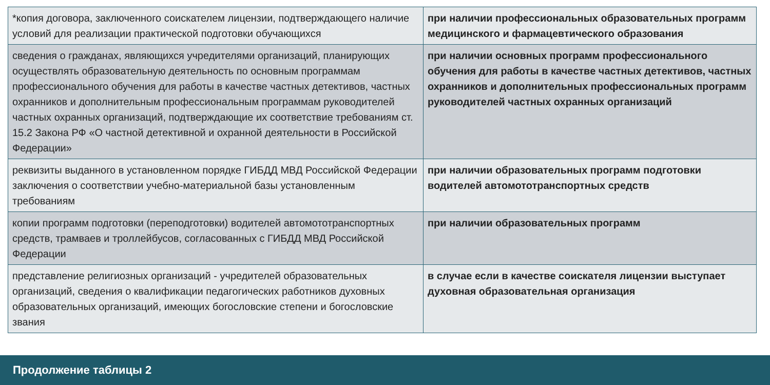| *копия договора, заключенного соискателем лицензии, подтверждающего наличие условий для реализации практической подготовки обучающихся | при наличии профессиональных образовательных программ медицинского и фармацевтического образования |
| сведения о гражданах, являющихся учредителями организаций, планирующих осуществлять образовательную деятельность по основным программам профессионального обучения для работы в качестве частных детективов, частных охранников и дополнительным профессиональным программам руководителей частных охранных организаций, подтверждающие их соответствие требованиям ст. 15.2 Закона РФ «О частной детективной и охранной деятельности в Российской Федерации» | при наличии основных программ профессионального обучения для работы в качестве частных детективов, частных охранников и дополнительных профессиональных программ руководителей частных охранных организаций |
| реквизиты выданного в установленном порядке ГИБДД МВД Российской Федерации заключения о соответствии учебно-материальной базы установленным требованиям | при наличии образовательных программ подготовки водителей автомототранспортных средств |
| копии программ подготовки (переподготовки) водителей автомототранспортных средств, трамваев и троллейбусов, согласованных с ГИБДД МВД Российской Федерации | при наличии образовательных программ |
| представление религиозных организаций - учредителей образовательных организаций, сведения о квалификации педагогических работников духовных образовательных организаций, имеющих богословские степени и богословские звания | в случае если в качестве соискателя лицензии выступает духовная образовательная организация |
Продолжение таблицы 2